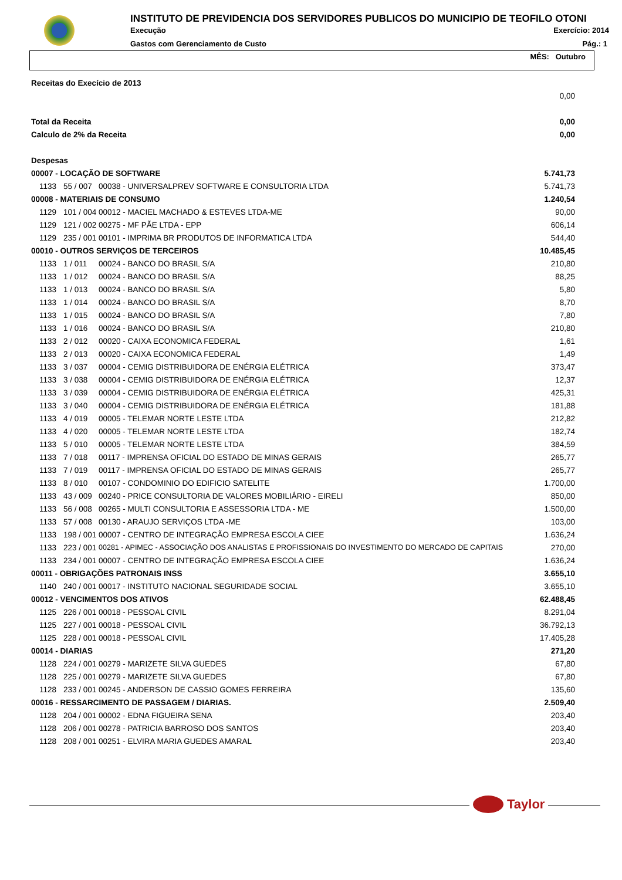INSTITUTO DE PREVIDENCIA DOS SERVIDORES PUBLICOS DO MUNICIPIO DE TEOFILO OTONI
Execução Exercício: 2014
Gastos com Gerenciamento de Custo Pág.: 1
MÊS: Outubro
| Receitas do Execício de 2013 | | | |
| | | | 0,00 |
| Total da Receita | | | 0,00 |
| Calculo de 2% da Receita | | | 0,00 |
| Despesas | | | |
| 00007 - LOCAÇÃO DE SOFTWARE | | | 5.741,73 |
| 1133 | 55 / 007 | 00038 - UNIVERSALPREV SOFTWARE E CONSULTORIA LTDA | 5.741,73 |
| 00008 - MATERIAIS DE CONSUMO | | | 1.240,54 |
| 1129 | 101 / 004 | 00012 - MACIEL MACHADO & ESTEVES LTDA-ME | 90,00 |
| 1129 | 121 / 002 | 00275 - MF PÃE LTDA - EPP | 606,14 |
| 1129 | 235 / 001 | 00101 - IMPRIMA BR PRODUTOS DE INFORMATICA LTDA | 544,40 |
| 00010 - OUTROS SERVIÇOS DE TERCEIROS | | | 10.485,45 |
| 1133 | 1 / 011 | 00024 - BANCO DO BRASIL S/A | 210,80 |
| 1133 | 1 / 012 | 00024 - BANCO DO BRASIL S/A | 88,25 |
| 1133 | 1 / 013 | 00024 - BANCO DO BRASIL S/A | 5,80 |
| 1133 | 1 / 014 | 00024 - BANCO DO BRASIL S/A | 8,70 |
| 1133 | 1 / 015 | 00024 - BANCO DO BRASIL S/A | 7,80 |
| 1133 | 1 / 016 | 00024 - BANCO DO BRASIL S/A | 210,80 |
| 1133 | 2 / 012 | 00020 - CAIXA ECONOMICA FEDERAL | 1,61 |
| 1133 | 2 / 013 | 00020 - CAIXA ECONOMICA FEDERAL | 1,49 |
| 1133 | 3 / 037 | 00004 - CEMIG DISTRIBUIDORA DE ENÉRGIA ELÉTRICA | 373,47 |
| 1133 | 3 / 038 | 00004 - CEMIG DISTRIBUIDORA DE ENÉRGIA ELÉTRICA | 12,37 |
| 1133 | 3 / 039 | 00004 - CEMIG DISTRIBUIDORA DE ENÉRGIA ELÉTRICA | 425,31 |
| 1133 | 3 / 040 | 00004 - CEMIG DISTRIBUIDORA DE ENÉRGIA ELÉTRICA | 181,88 |
| 1133 | 4 / 019 | 00005 - TELEMAR NORTE LESTE LTDA | 212,82 |
| 1133 | 4 / 020 | 00005 - TELEMAR NORTE LESTE LTDA | 182,74 |
| 1133 | 5 / 010 | 00005 - TELEMAR NORTE LESTE LTDA | 384,59 |
| 1133 | 7 / 018 | 00117 - IMPRENSA OFICIAL DO ESTADO DE MINAS GERAIS | 265,77 |
| 1133 | 7 / 019 | 00117 - IMPRENSA OFICIAL DO ESTADO DE MINAS GERAIS | 265,77 |
| 1133 | 8 / 010 | 00107 - CONDOMINIO DO EDIFICIO SATELITE | 1.700,00 |
| 1133 | 43 / 009 | 00240 - PRICE CONSULTORIA DE VALORES MOBILIÁRIO - EIRELI | 850,00 |
| 1133 | 56 / 008 | 00265 - MULTI CONSULTORIA E ASSESSORIA LTDA - ME | 1.500,00 |
| 1133 | 57 / 008 | 00130 - ARAUJO SERVIÇOS LTDA -ME | 103,00 |
| 1133 | 198 / 001 | 00007 - CENTRO DE INTEGRAÇÃO EMPRESA ESCOLA CIEE | 1.636,24 |
| 1133 | 223 / 001 | 00281 - APIMEC - ASSOCIAÇÃO DOS ANALISTAS E PROFISSIONAIS DO INVESTIMENTO DO MERCADO DE CAPITAIS | 270,00 |
| 1133 | 234 / 001 | 00007 - CENTRO DE INTEGRAÇÃO EMPRESA ESCOLA CIEE | 1.636,24 |
| 00011 - OBRIGAÇÕES PATRONAIS INSS | | | 3.655,10 |
| 1140 | 240 / 001 | 00017 - INSTITUTO NACIONAL SEGURIDADE SOCIAL | 3.655,10 |
| 00012 - VENCIMENTOS DOS ATIVOS | | | 62.488,45 |
| 1125 | 226 / 001 | 00018 - PESSOAL CIVIL | 8.291,04 |
| 1125 | 227 / 001 | 00018 - PESSOAL CIVIL | 36.792,13 |
| 1125 | 228 / 001 | 00018 - PESSOAL CIVIL | 17.405,28 |
| 00014 - DIARIAS | | | 271,20 |
| 1128 | 224 / 001 | 00279 - MARIZETE SILVA GUEDES | 67,80 |
| 1128 | 225 / 001 | 00279 - MARIZETE SILVA GUEDES | 67,80 |
| 1128 | 233 / 001 | 00245 - ANDERSON DE CASSIO GOMES FERREIRA | 135,60 |
| 00016 - RESSARCIMENTO DE PASSAGEM / DIARIAS. | | | 2.509,40 |
| 1128 | 204 / 001 | 00002 - EDNA FIGUEIRA SENA | 203,40 |
| 1128 | 206 / 001 | 00278 - PATRICIA BARROSO DOS SANTOS | 203,40 |
| 1128 | 208 / 001 | 00251 - ELVIRA MARIA GUEDES AMARAL | 203,40 |
Taylor